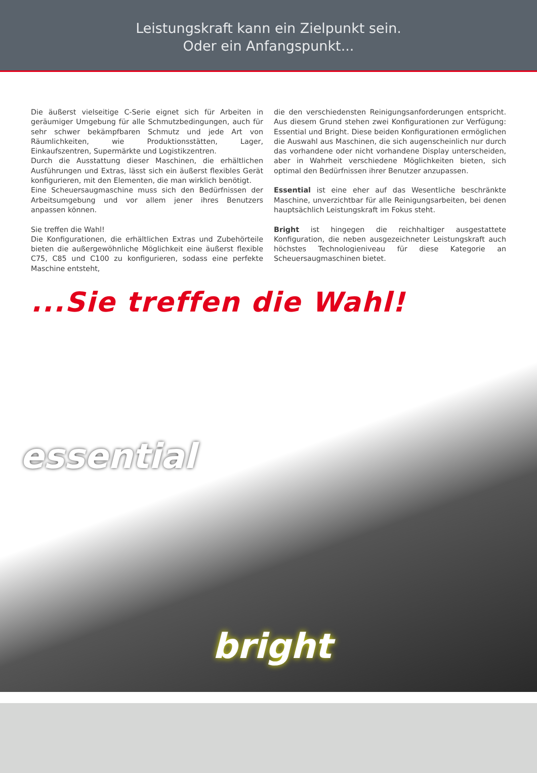Leistungskraft kann ein Zielpunkt sein.
Oder ein Anfangspunkt...
Die äußerst vielseitige C-Serie eignet sich für Arbeiten in geräumiger Umgebung für alle Schmutzbedingungen, auch für sehr schwer bekämpfbaren Schmutz und jede Art von Räumlichkeiten, wie Produktionsstätten, Lager, Einkaufszentren, Supermärkte und Logistikzentren.
Durch die Ausstattung dieser Maschinen, die erhältlichen Ausführungen und Extras, lässt sich ein äußerst flexibles Gerät konfigurieren, mit den Elementen, die man wirklich benötigt.
Eine Scheuersaugmaschine muss sich den Bedürfnissen der Arbeitsumgebung und vor allem jener ihres Benutzers anpassen können.
Sie treffen die Wahl!
Die Konfigurationen, die erhältlichen Extras und Zubehörteile bieten die außergewöhnliche Möglichkeit eine äußerst flexible C75, C85 und C100 zu konfigurieren, sodass eine perfekte Maschine entsteht,
die den verschiedensten Reinigungsanforderungen entspricht. Aus diesem Grund stehen zwei Konfigurationen zur Verfügung: Essential und Bright. Diese beiden Konfigurationen ermöglichen die Auswahl aus Maschinen, die sich augenscheinlich nur durch das vorhandene oder nicht vorhandene Display unterscheiden, aber in Wahrheit verschiedene Möglichkeiten bieten, sich optimal den Bedürfnissen ihrer Benutzer anzupassen.
Essential ist eine eher auf das Wesentliche beschränkte Maschine, unverzichtbar für alle Reinigungsarbeiten, bei denen hauptsächlich Leistungskraft im Fokus steht.
Bright ist hingegen die reichhaltiger ausgestattete Konfiguration, die neben ausgezeichneter Leistungskraft auch höchstes Technologieniveau für diese Kategorie an Scheuersaugmaschinen bietet.
...Sie treffen die Wahl!
essential
bright